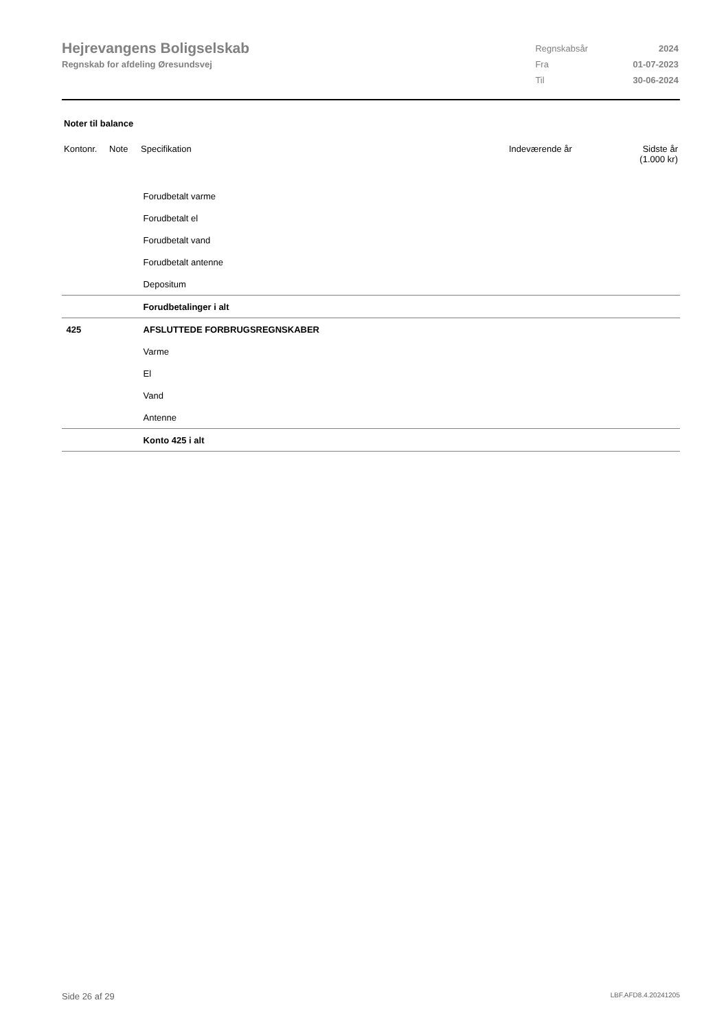Hejrevangens Boligselskab
Regnskab for afdeling Øresundsvej
| Regnskabsår | 2024 |
| Fra | 01-07-2023 |
| Til | 30-06-2024 |
Noter til balance
| Kontonr. | Note | Specifikation | Indeværende år | Sidste år (1.000 kr) |
| --- | --- | --- | --- | --- |
| | | Forudbetalt varme | | |
| | | Forudbetalt el | | |
| | | Forudbetalt vand | | |
| | | Forudbetalt antenne | | |
| | | Depositum | | |
| | | Forudbetalinger i alt | | |
| 425 | | AFSLUTTEDE FORBRUGSREGNSKABER | | |
| | | Varme | | |
| | | El | | |
| | | Vand | | |
| | | Antenne | | |
| | | Konto 425 i alt | | |
Side 26 af 29 LBF.AFD8.4.20241205